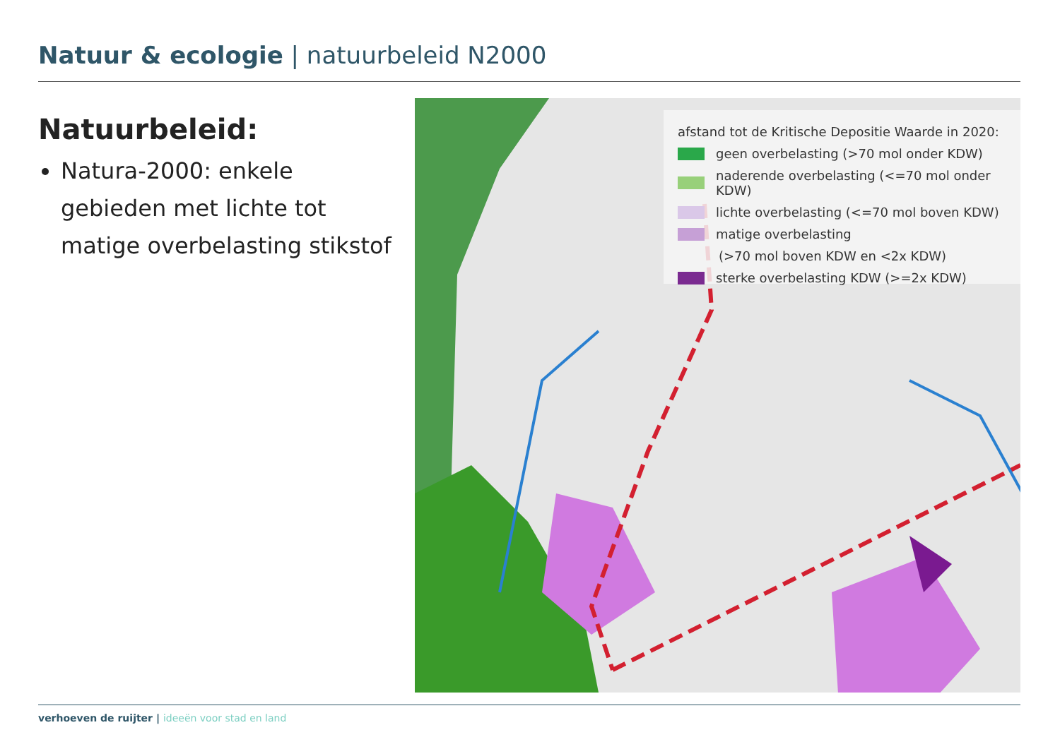Natuur & ecologie | natuurbeleid N2000
Natuurbeleid:
Natura-2000: enkele gebieden met lichte tot matige overbelasting stikstof
afstand tot de Kritische Depositie Waarde in 2020:
geen overbelasting (>70 mol onder KDW)
naderende overbelasting (<=70 mol onder KDW)
lichte overbelasting (<=70 mol boven KDW)
matige overbelasting
(>70 mol boven KDW en <2x KDW)
sterke overbelasting KDW (>=2x KDW)
verhoeven de ruijter | ideeën voor stad en land